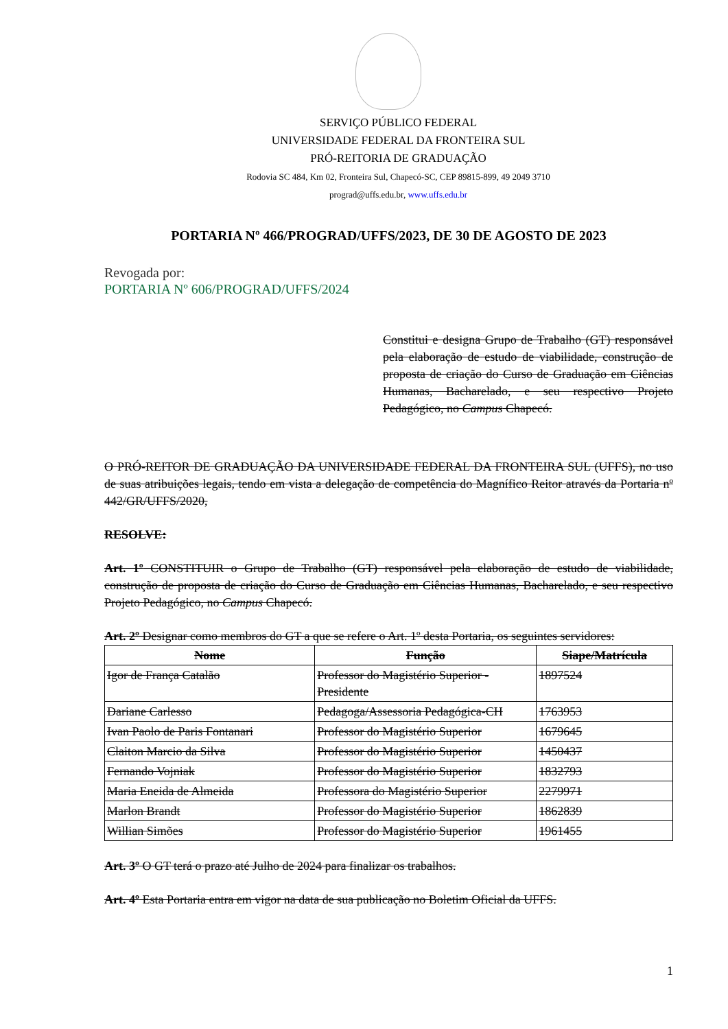SERVIÇO PÚBLICO FEDERAL
UNIVERSIDADE FEDERAL DA FRONTEIRA SUL
PRÓ-REITORIA DE GRADUAÇÃO
Rodovia SC 484, Km 02, Fronteira Sul, Chapecó-SC, CEP 89815-899, 49 2049 3710
prograd@uffs.edu.br, www.uffs.edu.br
PORTARIA Nº 466/PROGRAD/UFFS/2023, DE 30 DE AGOSTO DE 2023
Revogada por:
PORTARIA Nº 606/PROGRAD/UFFS/2024
Constitui e designa Grupo de Trabalho (GT) responsável pela elaboração de estudo de viabilidade, construção de proposta de criação do Curso de Graduação em Ciências Humanas, Bacharelado, e seu respectivo Projeto Pedagógico, no Campus Chapecó.
O PRÓ-REITOR DE GRADUAÇÃO DA UNIVERSIDADE FEDERAL DA FRONTEIRA SUL (UFFS), no uso de suas atribuições legais, tendo em vista a delegação de competência do Magnífico Reitor através da Portaria nº 442/GR/UFFS/2020,
RESOLVE:
Art. 1º CONSTITUIR o Grupo de Trabalho (GT) responsável pela elaboração de estudo de viabilidade, construção de proposta de criação do Curso de Graduação em Ciências Humanas, Bacharelado, e seu respectivo Projeto Pedagógico, no Campus Chapecó.
Art. 2º Designar como membros do GT a que se refere o Art. 1º desta Portaria, os seguintes servidores:
| Nome | Função | Siape/Matrícula |
| --- | --- | --- |
| Igor de França Catalão | Professor do Magistério Superior - Presidente | 1897524 |
| Dariane Carlesso | Pedagoga/Assessoria Pedagógica-CH | 1763953 |
| Ivan Paolo de Paris Fontanari | Professor do Magistério Superior | 1679645 |
| Claiton Marcio da Silva | Professor do Magistério Superior | 1450437 |
| Fernando Vojniak | Professor do Magistério Superior | 1832793 |
| Maria Eneida de Almeida | Professora do Magistério Superior | 2279971 |
| Marlon Brandt | Professor do Magistério Superior | 1862839 |
| Willian Simões | Professor do Magistério Superior | 1961455 |
Art. 3º O GT terá o prazo até Julho de 2024 para finalizar os trabalhos.
Art. 4º Esta Portaria entra em vigor na data de sua publicação no Boletim Oficial da UFFS.
1